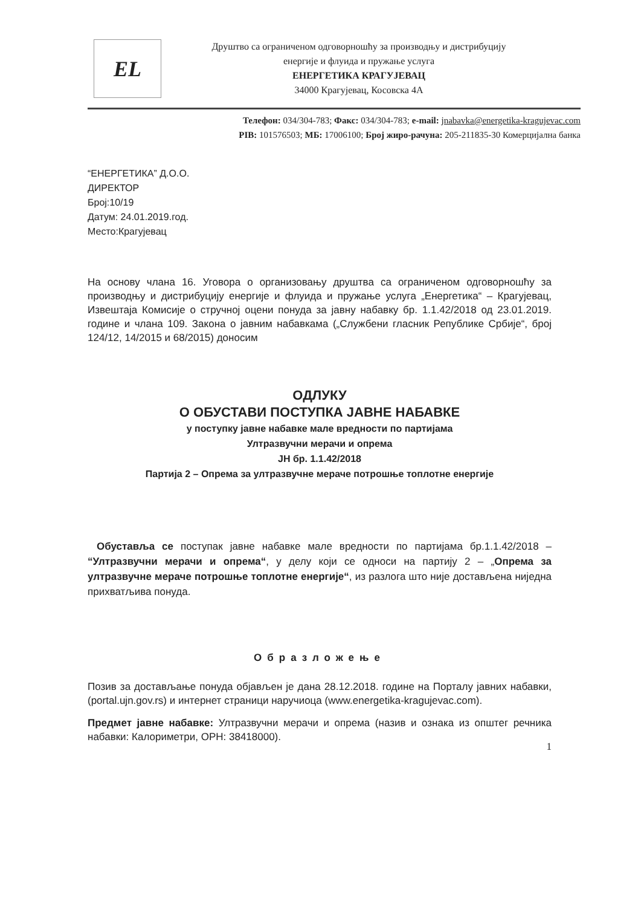EL
Друштво са ограниченом одговорношћу за производњу и дистрибуцију
енергије и флуида и пружање услуга
ЕНЕРГЕТИКА КРАГУЈЕВАЦ
34000 Крагујевац, Косовска 4А
Телефон: 034/304-783; Факс: 034/304-783; e-mail: jnabavka@energetika-kragujevac.com
PIB: 101576503; МБ: 17006100; Број жиро-рачуна: 205-211835-30 Комерцијална банка
“ЕНЕРГЕТИКА” Д.О.О.
ДИРЕКТОР
Број:10/19
Датум: 24.01.2019.год.
Место:Крагујевац
На основу члана 16. Уговора о организовању друштва са ограниченом одговорношћу за производњу и дистрибуцију енергије и флуида и пружање услуга „Енергетика“ – Крагујевац, Извештаја Комисије о стручној оцени понуда за јавну набавку бр. 1.1.42/2018 од 23.01.2019. године и члана 109. Закона о јавним набавкама („Службени гласник Републике Србије“, број 124/12, 14/2015 и 68/2015) доносим
ОДЛУКУ
О ОБУСТАВИ ПОСТУПКА ЈАВНЕ НАБАВКЕ
у поступку јавне набавке мале вредности по партијама
Ултразвучни мерачи и опрема
ЈН бр. 1.1.42/2018
Партија 2 – Опрема за ултразвучне мераче потрошње топлотне енергије
Обуставља се поступак јавне набавке мале вредности по партијама бр.1.1.42/2018 – “Ултразвучни мерачи и опрема“, у делу који се односи на партију 2 – „Опрема за ултразвучне мераче потрошње топлотне енергије“, из разлога што није достављена ниједна прихватљива понуда.
Образложење
Позив за достављање понуда објављен је дана 28.12.2018. године на Порталу јавних набавки, (portal.ujn.gov.rs) и интернет страници наручиоца (www.energetika-kragujevac.com).
Предмет јавне набавке: Ултразвучни мерачи и опрема (назив и ознака из општег речника набавки: Калориметри, ОРН: 38418000).
1